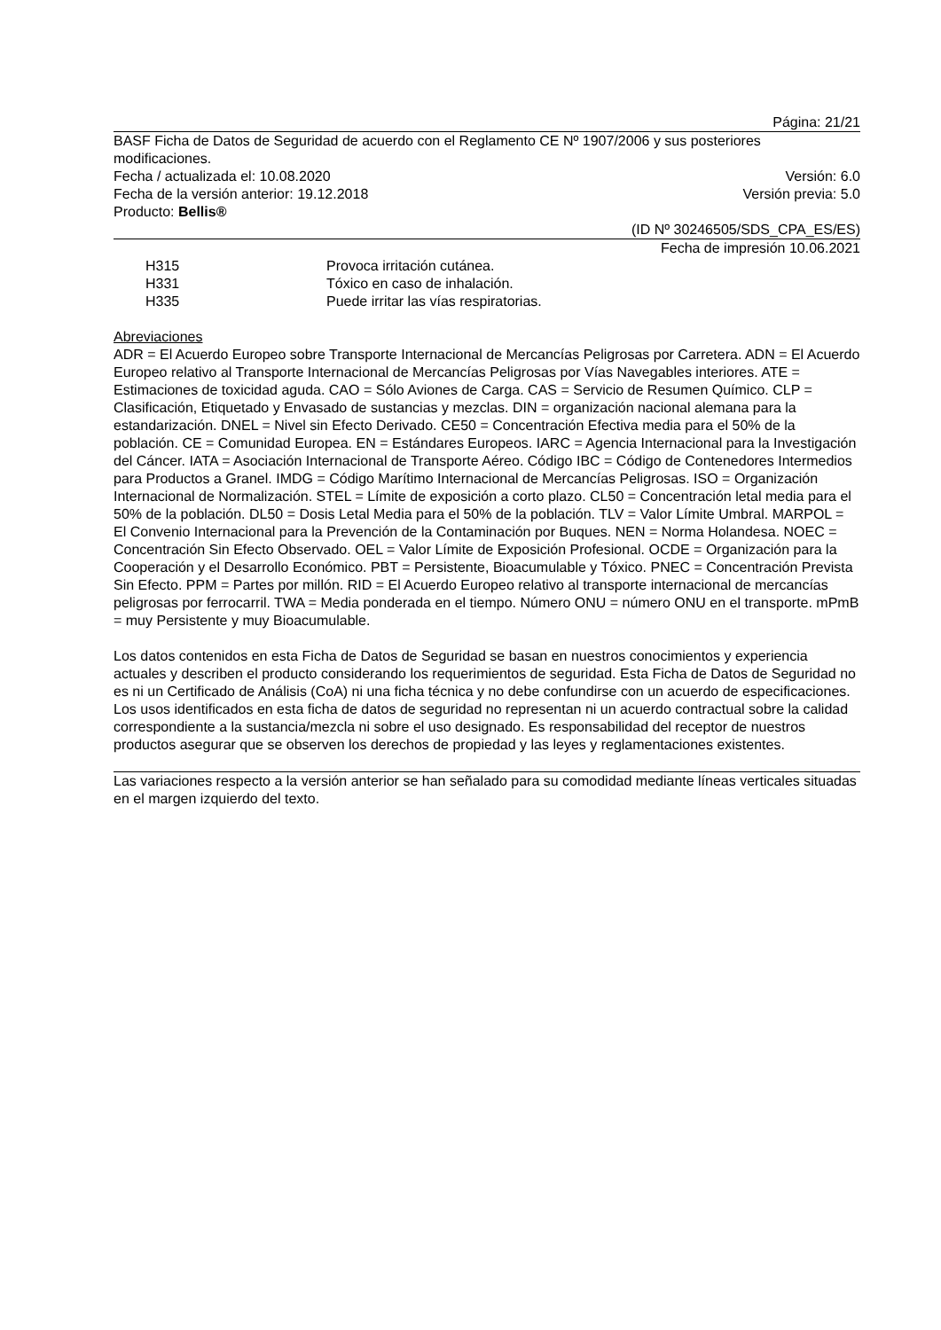Página: 21/21
BASF Ficha de Datos de Seguridad de acuerdo con el Reglamento CE Nº 1907/2006 y sus posteriores modificaciones.
Fecha / actualizada el: 10.08.2020 Versión: 6.0
Fecha de la versión anterior: 19.12.2018 Versión previa: 5.0
Producto: Bellis®
(ID Nº 30246505/SDS_CPA_ES/ES)
Fecha de impresión 10.06.2021
H315 Provoca irritación cutánea.
H331 Tóxico en caso de inhalación.
H335 Puede irritar las vías respiratorias.
Abreviaciones
ADR = El Acuerdo Europeo sobre Transporte Internacional de Mercancías Peligrosas por Carretera. ADN = El Acuerdo Europeo relativo al Transporte Internacional de Mercancías Peligrosas por Vías Navegables interiores. ATE = Estimaciones de toxicidad aguda. CAO = Sólo Aviones de Carga. CAS = Servicio de Resumen Químico. CLP = Clasificación, Etiquetado y Envasado de sustancias y mezclas. DIN = organización nacional alemana para la estandarización. DNEL = Nivel sin Efecto Derivado. CE50 = Concentración Efectiva media para el 50% de la población. CE = Comunidad Europea. EN = Estándares Europeos. IARC = Agencia Internacional para la Investigación del Cáncer. IATA = Asociación Internacional de Transporte Aéreo. Código IBC = Código de Contenedores Intermedios para Productos a Granel. IMDG = Código Marítimo Internacional de Mercancías Peligrosas. ISO = Organización Internacional de Normalización. STEL = Límite de exposición a corto plazo. CL50 = Concentración letal media para el 50% de la población. DL50 = Dosis Letal Media para el 50% de la población. TLV = Valor Límite Umbral. MARPOL = El Convenio Internacional para la Prevención de la Contaminación por Buques. NEN = Norma Holandesa. NOEC = Concentración Sin Efecto Observado. OEL = Valor Límite de Exposición Profesional. OCDE = Organización para la Cooperación y el Desarrollo Económico. PBT = Persistente, Bioacumulable y Tóxico. PNEC = Concentración Prevista Sin Efecto. PPM = Partes por millón. RID = El Acuerdo Europeo relativo al transporte internacional de mercancías peligrosas por ferrocarril. TWA = Media ponderada en el tiempo. Número ONU = número ONU en el transporte. mPmB = muy Persistente y muy Bioacumulable.
Los datos contenidos en esta Ficha de Datos de Seguridad se basan en nuestros conocimientos y experiencia actuales y describen el producto considerando los requerimientos de seguridad. Esta Ficha de Datos de Seguridad no es ni un Certificado de Análisis (CoA) ni una ficha técnica y no debe confundirse con un acuerdo de especificaciones. Los usos identificados en esta ficha de datos de seguridad no representan ni un acuerdo contractual sobre la calidad correspondiente a la sustancia/mezcla ni sobre el uso designado. Es responsabilidad del receptor de nuestros productos asegurar que se observen los derechos de propiedad y las leyes y reglamentaciones existentes.
Las variaciones respecto a la versión anterior se han señalado para su comodidad mediante líneas verticales situadas en el margen izquierdo del texto.